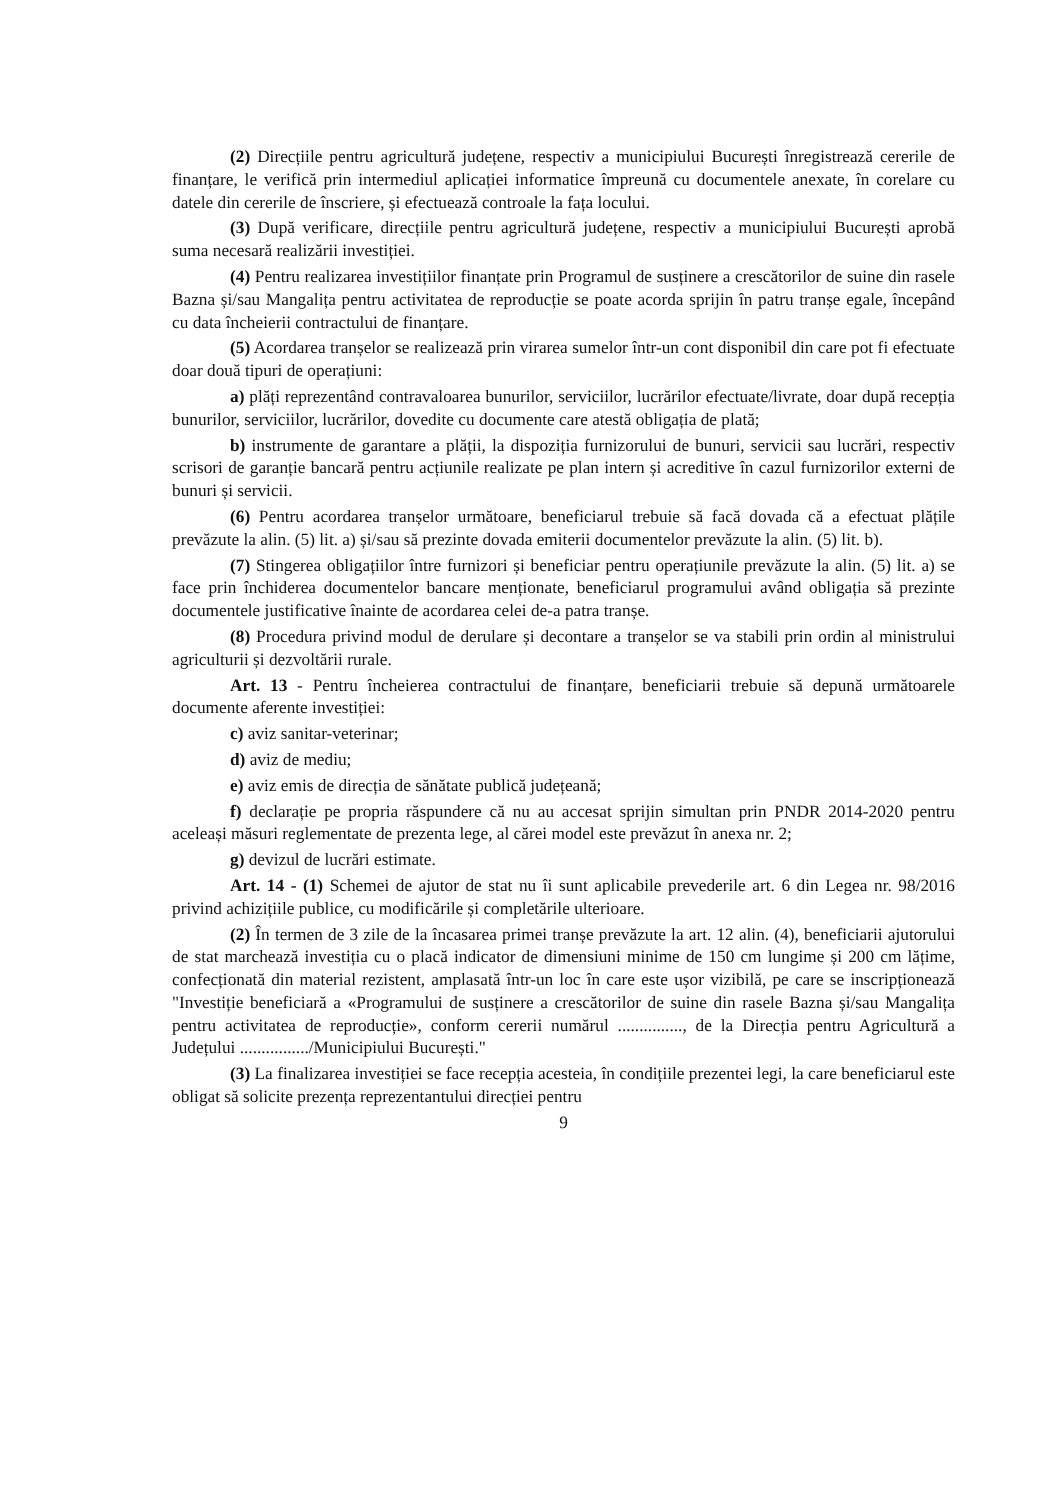(2) Direcțiile pentru agricultură județene, respectiv a municipiului București înregistrează cererile de finanțare, le verifică prin intermediul aplicației informatice împreună cu documentele anexate, în corelare cu datele din cererile de înscriere, și efectuează controale la fața locului.
(3) După verificare, direcțiile pentru agricultură județene, respectiv a municipiului București aprobă suma necesară realizării investiției.
(4) Pentru realizarea investițiilor finanțate prin Programul de susținere a crescătorilor de suine din rasele Bazna și/sau Mangalița pentru activitatea de reproducție se poate acorda sprijin în patru tranșe egale, începând cu data încheierii contractului de finanțare.
(5) Acordarea tranșelor se realizează prin virarea sumelor într-un cont disponibil din care pot fi efectuate doar două tipuri de operațiuni:
a) plăți reprezentând contravaloarea bunurilor, serviciilor, lucrărilor efectuate/livrate, doar după recepția bunurilor, serviciilor, lucrărilor, dovedite cu documente care atestă obligația de plată;
b) instrumente de garantare a plății, la dispoziția furnizorului de bunuri, servicii sau lucrări, respectiv scrisori de garanție bancară pentru acțiunile realizate pe plan intern și acreditive în cazul furnizorilor externi de bunuri și servicii.
(6) Pentru acordarea tranșelor următoare, beneficiarul trebuie să facă dovada că a efectuat plățile prevăzute la alin. (5) lit. a) și/sau să prezinte dovada emiterii documentelor prevăzute la alin. (5) lit. b).
(7) Stingerea obligațiilor între furnizori și beneficiar pentru operațiunile prevăzute la alin. (5) lit. a) se face prin închiderea documentelor bancare menționate, beneficiarul programului având obligația să prezinte documentele justificative înainte de acordarea celei de-a patra tranșe.
(8) Procedura privind modul de derulare și decontare a tranșelor se va stabili prin ordin al ministrului agriculturii și dezvoltării rurale.
Art. 13 - Pentru încheierea contractului de finanțare, beneficiarii trebuie să depună următoarele documente aferente investiției:
c) aviz sanitar-veterinar;
d) aviz de mediu;
e) aviz emis de direcția de sănătate publică județeană;
f) declarație pe propria răspundere că nu au accesat sprijin simultan prin PNDR 2014-2020 pentru aceleași măsuri reglementate de prezenta lege, al cărei model este prevăzut în anexa nr. 2;
g) devizul de lucrări estimate.
Art. 14 - (1) Schemei de ajutor de stat nu îi sunt aplicabile prevederile art. 6 din Legea nr. 98/2016 privind achizițiile publice, cu modificările și completările ulterioare.
(2) În termen de 3 zile de la încasarea primei tranșe prevăzute la art. 12 alin. (4), beneficiarii ajutorului de stat marchează investiția cu o placă indicator de dimensiuni minime de 150 cm lungime și 200 cm lățime, confecționată din material rezistent, amplasată într-un loc în care este ușor vizibilă, pe care se inscripționează "Investiție beneficiară a «Programului de susținere a crescătorilor de suine din rasele Bazna și/sau Mangalița pentru activitatea de reproducție», conform cererii numărul ..............., de la Direcția pentru Agricultură a Județului ................/Municipiului București."
(3) La finalizarea investiției se face recepția acesteia, în condițiile prezentei legi, la care beneficiarul este obligat să solicite prezența reprezentantului direcției pentru
9